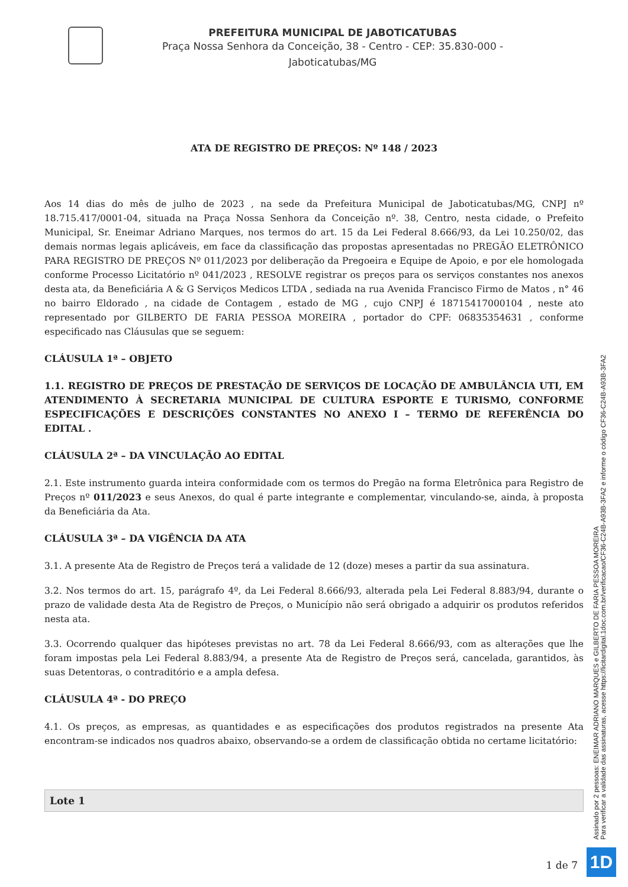PREFEITURA MUNICIPAL DE JABOTICATUBAS
Praça Nossa Senhora da Conceição, 38 - Centro - CEP: 35.830-000 -
Jaboticatubas/MG
ATA DE REGISTRO DE PREÇOS: Nº 148 / 2023
Aos 14 dias do mês de julho de 2023 , na sede da Prefeitura Municipal de Jaboticatubas/MG, CNPJ nº 18.715.417/0001-04, situada na Praça Nossa Senhora da Conceição nº. 38, Centro, nesta cidade, o Prefeito Municipal, Sr. Eneimar Adriano Marques, nos termos do art. 15 da Lei Federal 8.666/93, da Lei 10.250/02, das demais normas legais aplicáveis, em face da classificação das propostas apresentadas no PREGÃO ELETRÔNICO PARA REGISTRO DE PREÇOS Nº 011/2023 por deliberação da Pregoeira e Equipe de Apoio, e por ele homologada conforme Processo Licitatório nº 041/2023 , RESOLVE registrar os preços para os serviços constantes nos anexos desta ata, da Beneficiária A & G Serviços Medicos LTDA , sediada na rua Avenida Francisco Firmo de Matos , n° 46 no bairro Eldorado , na cidade de Contagem , estado de MG , cujo CNPJ é 18715417000104 , neste ato representado por GILBERTO DE FARIA PESSOA MOREIRA , portador do CPF: 06835354631 , conforme especificado nas Cláusulas que se seguem:
CLÁUSULA 1ª – OBJETO
1.1. REGISTRO DE PREÇOS DE PRESTAÇÃO DE SERVIÇOS DE LOCAÇÃO DE AMBULÂNCIA UTI, EM ATENDIMENTO À SECRETARIA MUNICIPAL DE CULTURA ESPORTE E TURISMO, CONFORME ESPECIFICAÇÕES E DESCRIÇÕES CONSTANTES NO ANEXO I – TERMO DE REFERÊNCIA DO EDITAL .
CLÁUSULA 2ª – DA VINCULAÇÃO AO EDITAL
2.1. Este instrumento guarda inteira conformidade com os termos do Pregão na forma Eletrônica para Registro de Preços nº 011/2023 e seus Anexos, do qual é parte integrante e complementar, vinculando-se, ainda, à proposta da Beneficiária da Ata.
CLÁUSULA 3ª – DA VIGÊNCIA DA ATA
3.1. A presente Ata de Registro de Preços terá a validade de 12 (doze) meses a partir da sua assinatura.
3.2. Nos termos do art. 15, parágrafo 4º, da Lei Federal 8.666/93, alterada pela Lei Federal 8.883/94, durante o prazo de validade desta Ata de Registro de Preços, o Município não será obrigado a adquirir os produtos referidos nesta ata.
3.3. Ocorrendo qualquer das hipóteses previstas no art. 78 da Lei Federal 8.666/93, com as alterações que lhe foram impostas pela Lei Federal 8.883/94, a presente Ata de Registro de Preços será, cancelada, garantidos, às suas Detentoras, o contraditório e a ampla defesa.
CLÁUSULA 4ª - DO PREÇO
4.1. Os preços, as empresas, as quantidades e as especificações dos produtos registrados na presente Ata encontram-se indicados nos quadros abaixo, observando-se a ordem de classificação obtida no certame licitatório:
| Lote 1 |
| --- |
Assinado por 2 pessoas: ENEIMAR ADRIANO MARQUES e GILBERTO DE FARIA PESSOA MOREIRA
Para verificar a validade das assinaturas, acesse https://licitardigital.1doc.com.br/verificacao/CF36-C24B-A93B-3FA2 e informe o código CF36-C24B-A93B-3FA2
1 de 7 1D